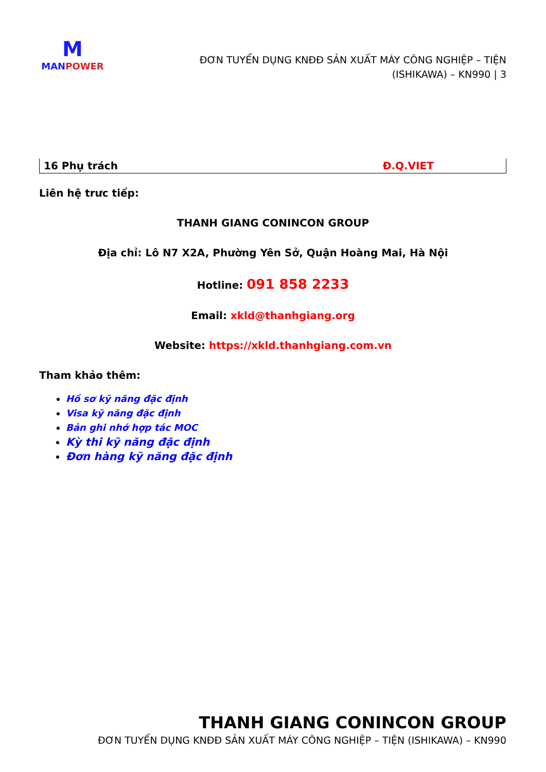M
MAN POWER
ĐƠN TUYỂN DỤNG KNĐĐ SẢN XUẤT MÁY CÔNG NGHIỆP – TIỆN
(ISHIKAWA) – KN990 | 3
| 16 Phụ trách | Đ.Q.VIET |
Liên hệ trưc tiếp:
THANH GIANG CONINCON GROUP
Địa chỉ: Lô N7 X2A, Phường Yên Sở, Quận Hoàng Mai, Hà Nội
Hotline: 091 858 2233
Email: xkld@thanhgiang.org
Website: https://xkld.thanhgiang.com.vn
Tham khảo thêm:
Hồ sơ kỹ năng đặc định
Visa kỹ năng đặc định
Bản ghi nhớ hợp tác MOC
Kỳ thi kỹ năng đặc định
Đơn hàng kỹ năng đặc định
THANH GIANG CONINCON GROUP
ĐƠN TUYỂN DỤNG KNĐĐ SẢN XUẤT MÁY CÔNG NGHIỆP – TIỆN (ISHIKAWA) – KN990